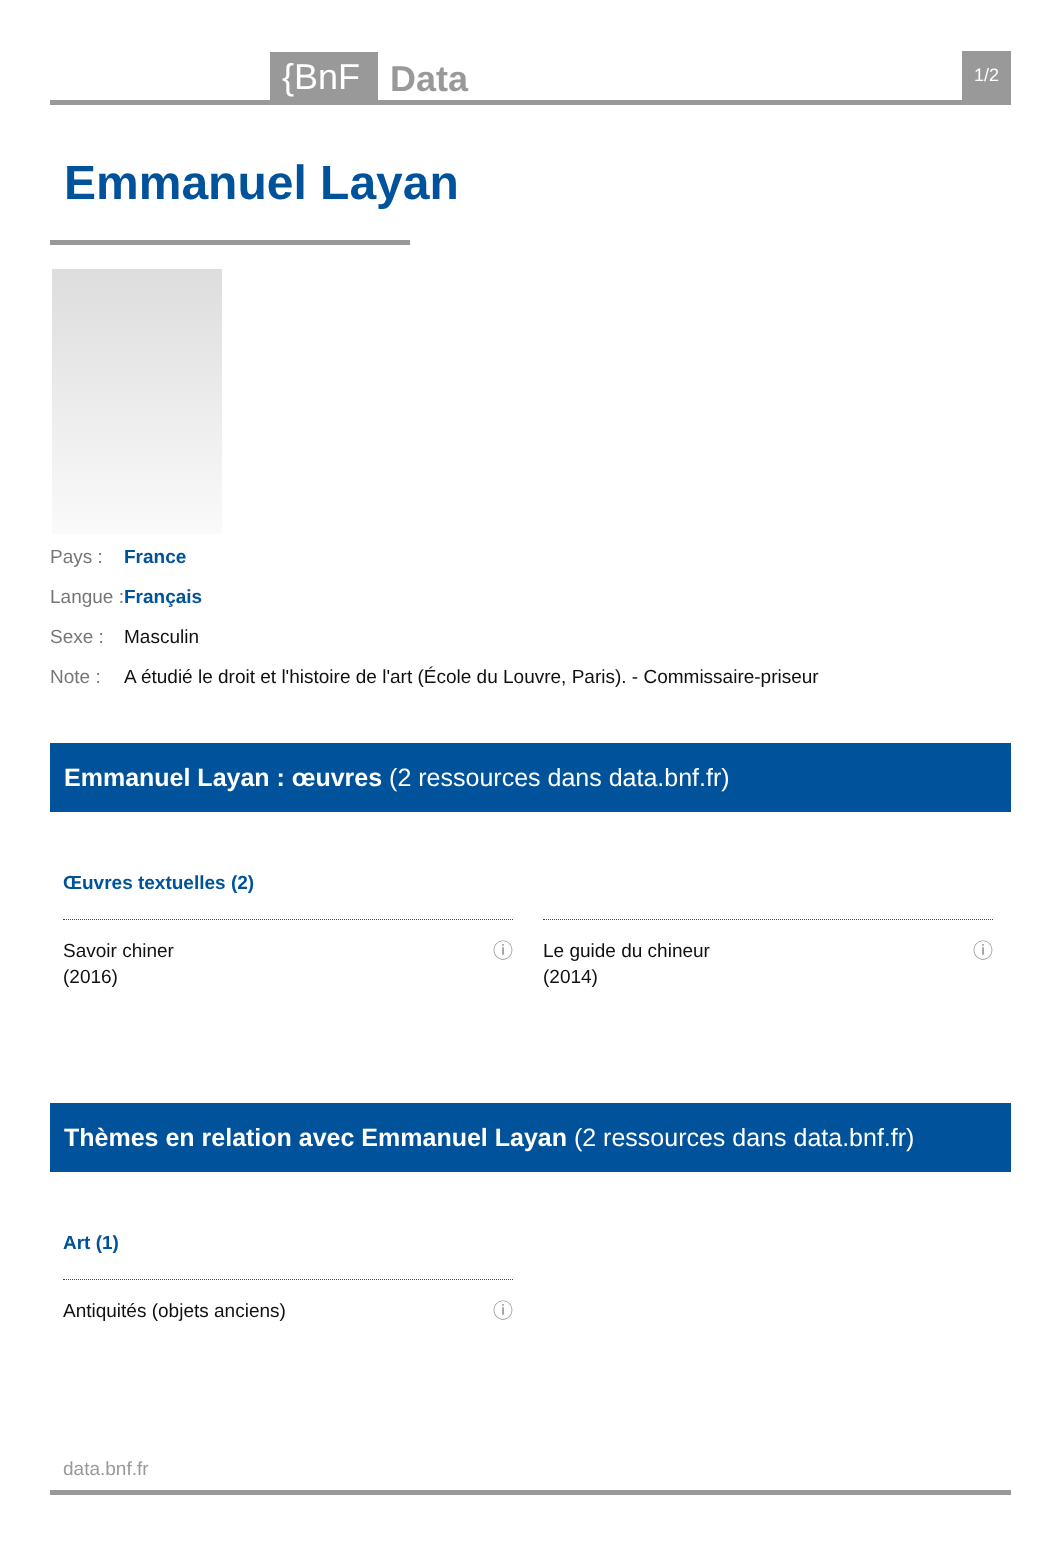{BnF Data 1/2
Emmanuel Layan
Pays : France
Langue : Français
Sexe : Masculin
Note : A étudié le droit et l'histoire de l'art (École du Louvre, Paris). - Commissaire-priseur
Emmanuel Layan : œuvres (2 ressources dans data.bnf.fr)
Œuvres textuelles (2)
Savoir chiner
(2016) ⓘ
Le guide du chineur
(2014) ⓘ
Thèmes en relation avec Emmanuel Layan (2 ressources dans data.bnf.fr)
Art (1)
Antiquités (objets anciens) ⓘ
data.bnf.fr